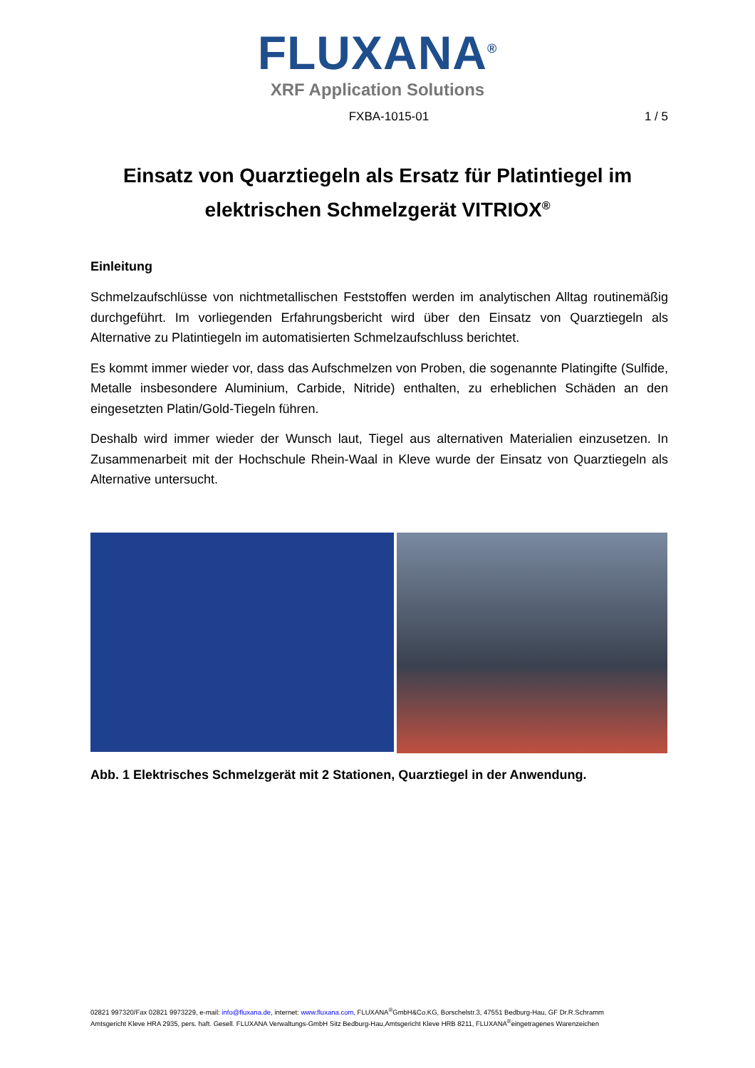FLUXANA<sup>®</sup>
XRF Application Solutions
FXBA-1015-01 1 / 5
Einsatz von Quarztiegeln als Ersatz für Platintiegel im elektrischen Schmelzgerät VITRIOX<sup>®</sup>
Einleitung
Schmelzaufschlüsse von nichtmetallischen Feststoffen werden im analytischen Alltag routinemäßig durchgeführt. Im vorliegenden Erfahrungsbericht wird über den Einsatz von Quarztiegeln als Alternative zu Platintiegeln im automatisierten Schmelzaufschluss berichtet.
Es kommt immer wieder vor, dass das Aufschmelzen von Proben, die sogenannte Platingifte (Sulfide, Metalle insbesondere Aluminium, Carbide, Nitride) enthalten, zu erheblichen Schäden an den eingesetzten Platin/Gold-Tiegeln führen.
Deshalb wird immer wieder der Wunsch laut, Tiegel aus alternativen Materialien einzusetzen. In Zusammenarbeit mit der Hochschule Rhein-Waal in Kleve wurde der Einsatz von Quarztiegeln als Alternative untersucht.
Abb. 1 Elektrisches Schmelzgerät mit 2 Stationen, Quarztiegel in der Anwendung.
02821 997320/Fax 02821 9973229, e-mail: info@fluxana.de, internet: www.fluxana.com, FLUXANA<sup>®</sup>GmbH&Co.KG, Borschelstr.3, 47551 Bedburg-Hau, GF Dr.R.Schramm
Amtsgericht Kleve HRA 2935, pers. haft. Gesell. FLUXANA Verwaltungs-GmbH Sitz Bedburg-Hau,Amtsgericht Kleve HRB 8211, FLUXANA<sup>®</sup>eingetragenes Warenzeichen